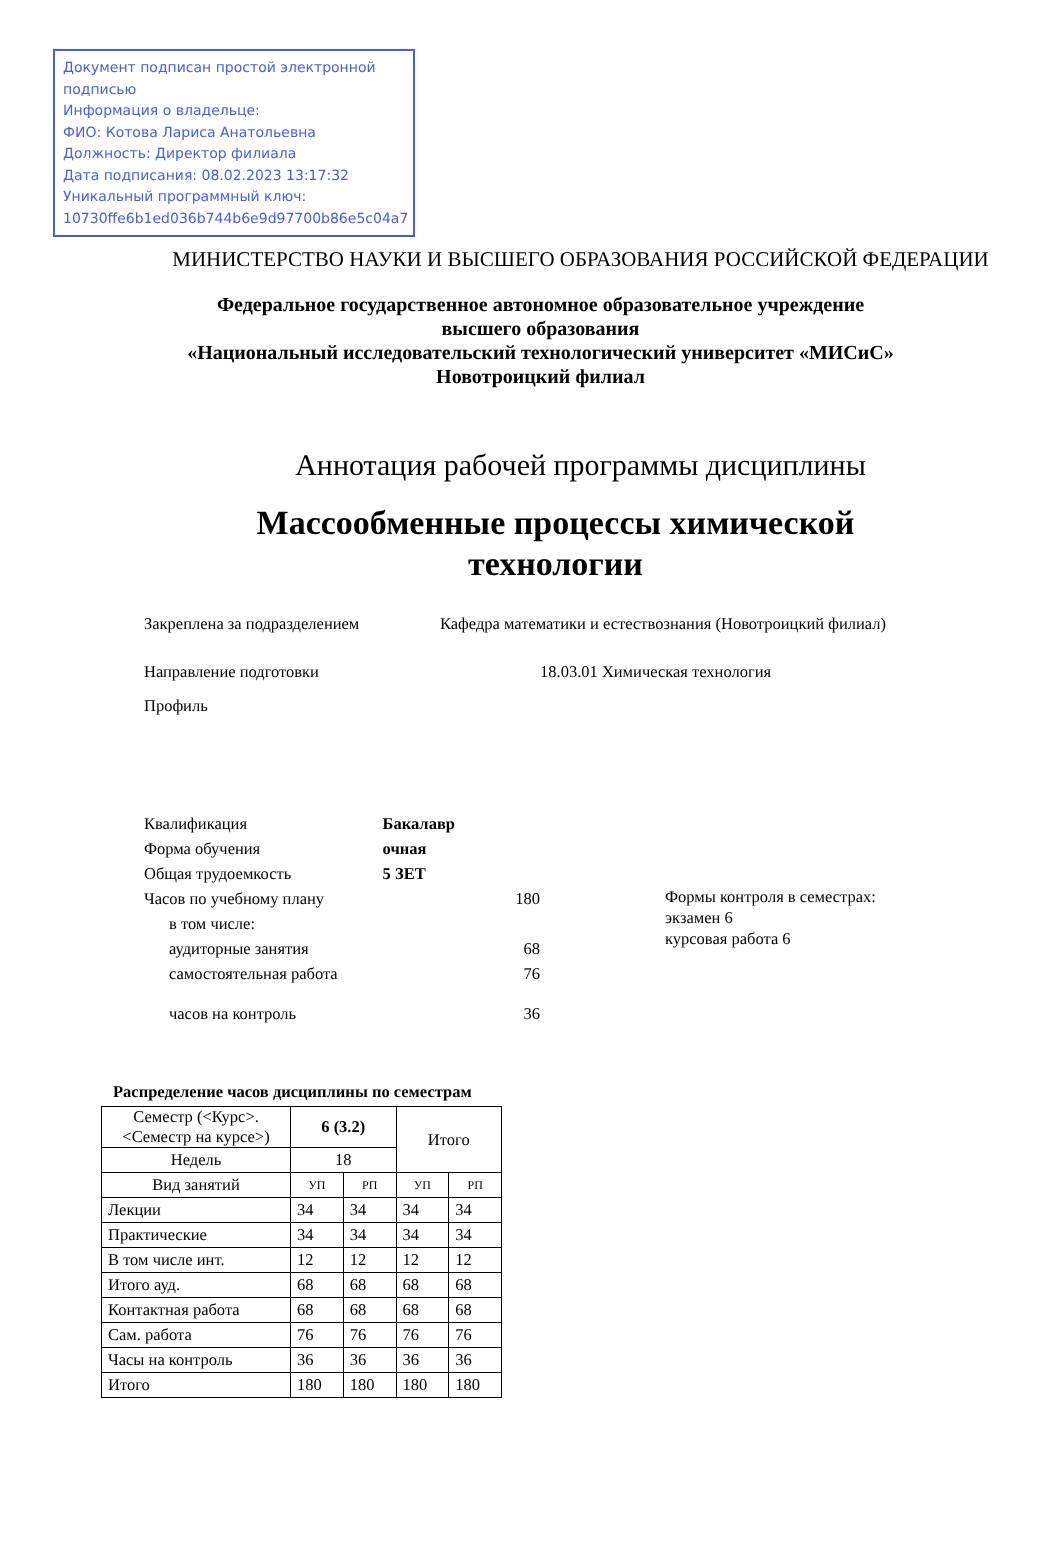Документ подписан простой электронной подписью
Информация о владельце:
ФИО: Котова Лариса Анатольевна
Должность: Директор филиала
Дата подписания: 08.02.2023 13:17:32
Уникальный программный ключ:
10730ffe6b1ed036b744b6e9d97700b86e5c04a7
МИНИСТЕРСТВО НАУКИ И ВЫСШЕГО ОБРАЗОВАНИЯ РОССИЙСКОЙ ФЕДЕРАЦИИ
Федеральное государственное автономное образовательное учреждение
высшего образования
«Национальный исследовательский технологический университет «МИСиС»
Новотроицкий филиал
Аннотация рабочей программы дисциплины
Массообменные процессы химической
технологии
Закреплена за подразделением Кафедра математики и естествознания (Новотроицкий филиал)
Направление подготовки 18.03.01 Химическая технология
Профиль
| Квалификация | Бакалавр | |
| Форма обучения | очная | |
| Общая трудоемкость | 5 ЗЕТ | |
| Часов по учебному плану | | 180 |
| в том числе: | | |
| аудиторные занятия | | 68 |
| самостоятельная работа | | 76 |
| часов на контроль | | 36 |
Формы контроля в семестрах:
экзамен 6
курсовая работа 6
Распределение часов дисциплины по семестрам
| Семестр (<Курс>.<Семестр на курсе>) | 6 (3.2) | | Итого | |
| Недель | 18 | | | |
| Вид занятий | УП | РП | УП | РП |
| Лекции | 34 | 34 | 34 | 34 |
| Практические | 34 | 34 | 34 | 34 |
| В том числе инт. | 12 | 12 | 12 | 12 |
| Итого ауд. | 68 | 68 | 68 | 68 |
| Контактная работа | 68 | 68 | 68 | 68 |
| Сам. работа | 76 | 76 | 76 | 76 |
| Часы на контроль | 36 | 36 | 36 | 36 |
| Итого | 180 | 180 | 180 | 180 |